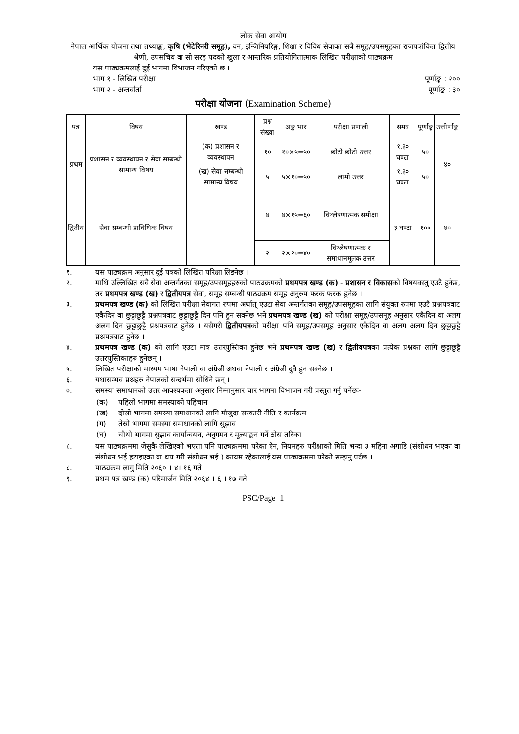लोक सेवा आयोग
नेपाल आर्थिक योजना तथा तथ्याङ्क, कृषि (भेटेरिनरी समूह), वन, इन्जिनियरिङ्ग, शिक्षा र विविध सेवाका सबै समूह/उपसमूहका राजपत्रांकित द्वितीय श्रेणी, उपसचिव वा सो सरह पदको खुला र आन्तरिक प्रतियोगितात्माक लिखित परीक्षाको पाठ्यक्रम
यस पाठ्यक्रमलाई दुई भागमा विभाजन गरिएको छ ।
भाग १ - लिखित परीक्षा पूर्णाङ्क : २००
भाग २ - अन्तर्वार्ता पूर्णाङ्क : ३०
परीक्षा योजना (Examination Scheme)
| पत्र | विषय | खण्ड | प्रश्न संख्या | अङ्क भार | परीक्षा प्रणाली | समय | पूर्णाङ्क | उत्तीर्णाङ्क |
| --- | --- | --- | --- | --- | --- | --- | --- | --- |
| प्रथम | प्रशासन र व्यवस्थापन र सेवा सम्बन्धी सामान्य विषय | (क) प्रशासन र व्यवस्थापन | १० | १०×५=५० | छोटो छोटो उत्तर | १.३० घण्टा | ५० | ४० |
| | | (ख) सेवा सम्बन्धी सामान्य विषय | ५ | ५×१०=५० | लामो उत्तर | १.३० घण्टा | ५० | |
| द्वितीय | सेवा सम्बन्धी प्राविधिक विषय | | ४ | ४×१५=६० | विश्लेषणात्मक समीक्षा | ३ घण्टा | १०० | ४० |
| | | | २ | २×२०=४० | विश्लेषणात्मक र समाधानमूलक उत्तर | | | |
१. यस पाठ्यक्रम अनुसार दुई पत्रको लिखित परिक्षा लिइनेछ ।
२. माथि उल्लिखित सवै सेवा अन्तर्गतका समूह/उपसमूहहरुको पाठ्यक्रमको प्रथमपत्र खण्ड (क) - प्रशासन र विकासको विषयवस्तु एउटै हुनेछ, तर प्रथमपत्र खण्ड (ख) र द्वितीयपत्र सेवा, समूह सम्बन्धी पाठ्यक्रम समूह अनुरुप फरक फरक हुनेछ ।
३. प्रथमपत्र खण्ड (क) को लिखित परीक्षा सेवागत रुपमा अर्थात् एउटा सेवा अन्तर्गतका समूह/उपसमूहका लागि संयुक्त रुपमा एउटै प्रश्नपत्रवाट एकैदिन वा छुट्टाछुट्टै प्रश्नपत्रवाट छुट्टाछुट्टै दिन पनि हुन सक्नेछ भने प्रथमपत्र खण्ड (ख) को परीक्षा समूह/उपसमूह अनुसार एकैदिन वा अलग अलग दिन छुट्टाछुट्टै प्रश्नपत्रवाट हुनेछ । यसैगरी द्वितीयपत्रको परीक्षा पनि समूह/उपसमूह अनुसार एकैदिन वा अलग अलग दिन छुट्टाछुट्टै प्रश्नपत्रबाट हुनेछ ।
४. प्रथमपत्र खण्ड (क) को लागि एउटा मात्र उत्तरपुस्तिका हुनेछ भने प्रथमपत्र खण्ड (ख) र द्वितीयपत्रका प्रत्येक प्रश्नका लागि छुट्टाछुट्टै उत्तरपुस्तिकाहरु हुनेछन् ।
५. लिखित परीक्षाको माध्यम भाषा नेपाली वा अंग्रेजी अथवा नेपाली र अंग्रेजी दुवै हुन सक्नेछ ।
६. यथासम्भव प्रश्नहरु नेपालको सन्दर्भमा सोधिने छन् ।
७. समस्या समाधानको उत्तर आवश्यकता अनुसार निम्नानुसार चार भागमा विभाजन गरी प्रस्तुत गर्नु पर्नेछः-
(क) पहिलो भागमा समस्याको पहिचान
(ख) दोस्रो भागमा समस्या समाधानको लागि मौजुदा सरकारी नीति र कार्यक्रम
(ग) तेस्रो भागमा समस्या समाधानको लागि सुझाव
(घ) चौथो भागमा सुझाव कार्यान्वयन, अनुगमन र मूल्याङ्कन गर्ने ठोस तरिका
८. यस पाठ्यक्रममा जेसुकै लेखिएको भएता पनि पाठ्यक्रममा परेका ऐन, नियमहरु परीक्षाको मिति भन्दा ३ महिना अगाडि (संशोधन भएका वा संशोधन भई हटाइएका वा थप गरी संशोधन भई ) कायम रहेकालाई यस पाठ्यक्रममा परेको सम्झनु पर्दछ ।
८. पाठ्यक्रम लागु मिति २०६० । ४। १६ गते
९. प्रथम पत्र खण्ड (क) परिमार्जन मिति २०६४ । ६ । १७ गते
PSC/Page 1